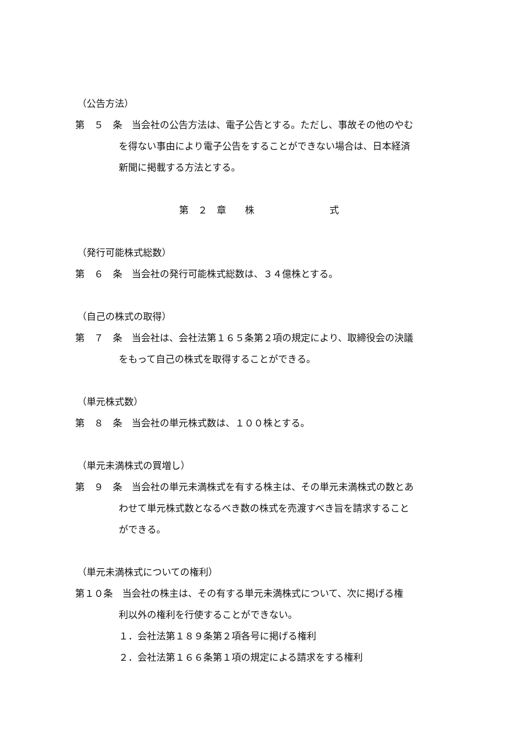（公告方法）
第　５　条　当会社の公告方法は、電子公告とする。ただし、事故その他のやむ
を得ない事由により電子公告をすることができない場合は、日本経済
新聞に掲載する方法とする。
第　２　章　　株　　　　　　　　式
（発行可能株式総数）
第　６　条　当会社の発行可能株式総数は、３４億株とする。
（自己の株式の取得）
第　７　条　当会社は、会社法第１６５条第２項の規定により、取締役会の決議
をもって自己の株式を取得することができる。
（単元株式数）
第　８　条　当会社の単元株式数は、１００株とする。
（単元未満株式の買増し）
第　９　条　当会社の単元未満株式を有する株主は、その単元未満株式の数とあ
わせて単元株式数となるべき数の株式を売渡すべき旨を請求すること
ができる。
（単元未満株式についての権利）
第１０条　当会社の株主は、その有する単元未満株式について、次に掲げる権
利以外の権利を行使することができない。
１．会社法第１８９条第２項各号に掲げる権利
２．会社法第１６６条第１項の規定による請求をする権利